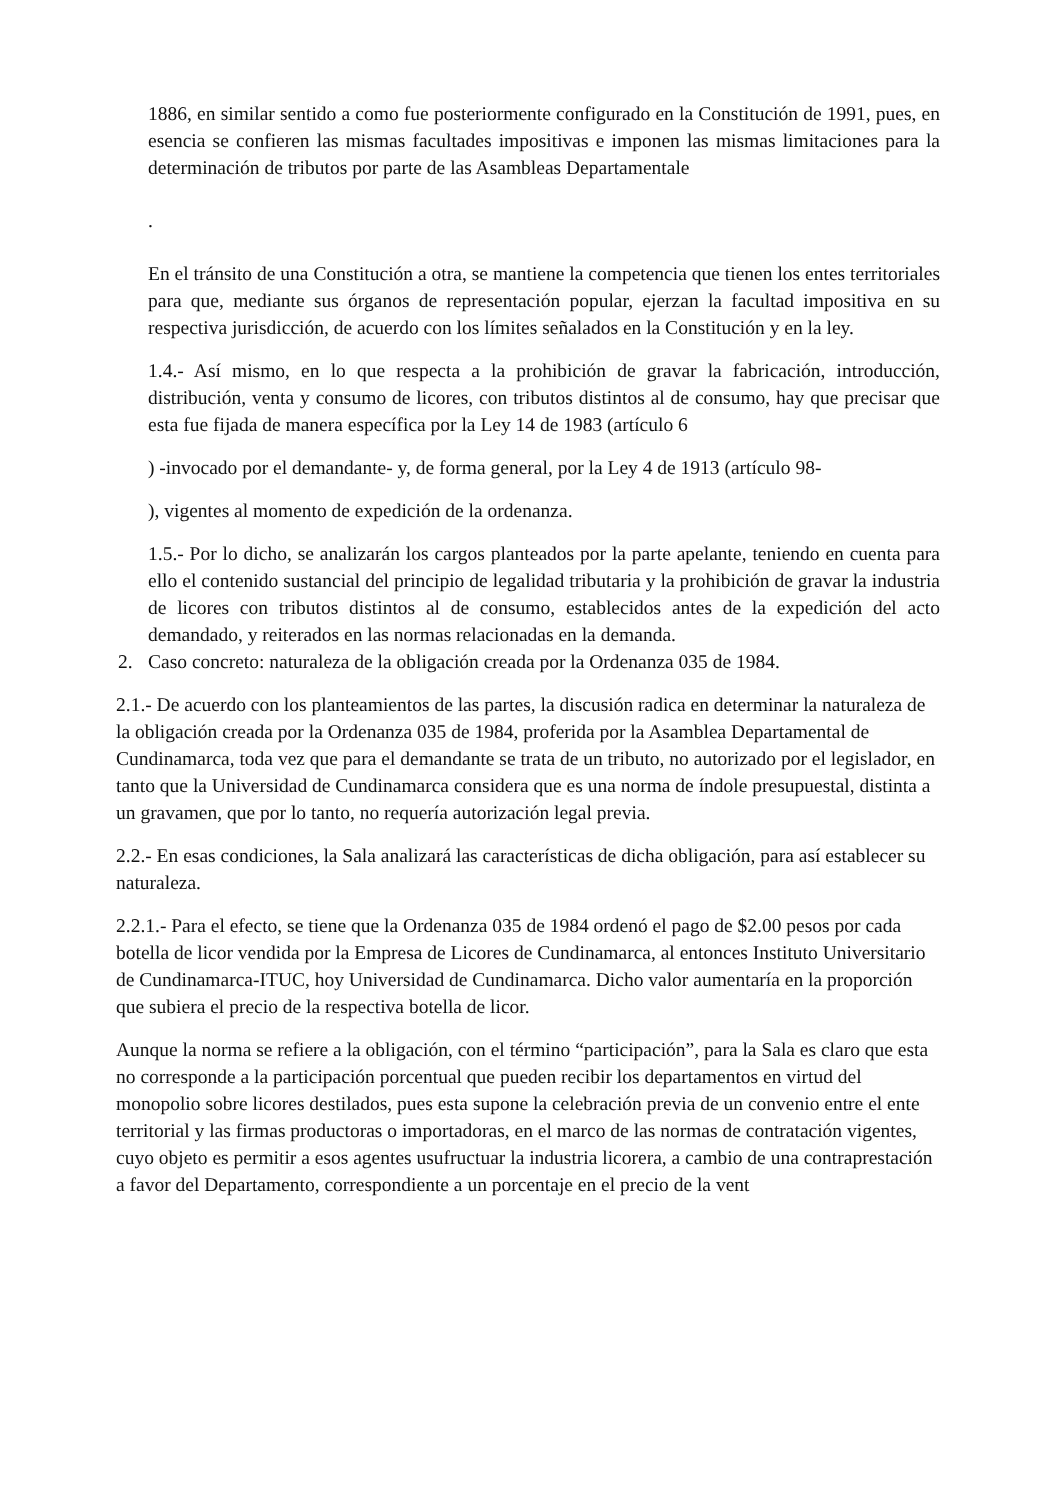1886, en similar sentido a como fue posteriormente configurado en la Constitución de 1991, pues, en esencia se confieren las mismas facultades impositivas e imponen las mismas limitaciones para la determinación de tributos por parte de las Asambleas Departamentale
.
En el tránsito de una Constitución a otra, se mantiene la competencia que tienen los entes territoriales para que, mediante sus órganos de representación popular, ejerzan la facultad impositiva en su respectiva jurisdicción, de acuerdo con los límites señalados en la Constitución y en la ley.
1.4.- Así mismo, en lo que respecta a la prohibición de gravar la fabricación, introducción, distribución, venta y consumo de licores, con tributos distintos al de consumo, hay que precisar que esta fue fijada de manera específica por la Ley 14 de 1983 (artículo 6
) -invocado por el demandante- y, de forma general, por la Ley 4 de 1913 (artículo 98-
), vigentes al momento de expedición de la ordenanza.
1.5.- Por lo dicho, se analizarán los cargos planteados por la parte apelante, teniendo en cuenta para ello el contenido sustancial del principio de legalidad tributaria y la prohibición de gravar la industria de licores con tributos distintos al de consumo, establecidos antes de la expedición del acto demandado, y reiterados en las normas relacionadas en la demanda.
2. Caso concreto: naturaleza de la obligación creada por la Ordenanza 035 de 1984.
2.1.- De acuerdo con los planteamientos de las partes, la discusión radica en determinar la naturaleza de la obligación creada por la Ordenanza 035 de 1984, proferida por la Asamblea Departamental de Cundinamarca, toda vez que para el demandante se trata de un tributo, no autorizado por el legislador, en tanto que la Universidad de Cundinamarca considera que es una norma de índole presupuestal, distinta a un gravamen, que por lo tanto, no requería autorización legal previa.
2.2.- En esas condiciones, la Sala analizará las características de dicha obligación, para así establecer su naturaleza.
2.2.1.- Para el efecto, se tiene que la Ordenanza 035 de 1984 ordenó el pago de $2.00 pesos por cada botella de licor vendida por la Empresa de Licores de Cundinamarca, al entonces Instituto Universitario de Cundinamarca-ITUC, hoy Universidad de Cundinamarca. Dicho valor aumentaría en la proporción que subiera el precio de la respectiva botella de licor.
Aunque la norma se refiere a la obligación, con el término “participación”, para la Sala es claro que esta no corresponde a la participación porcentual que pueden recibir los departamentos en virtud del monopolio sobre licores destilados, pues esta supone la celebración previa de un convenio entre el ente territorial y las firmas productoras o importadoras, en el marco de las normas de contratación vigentes, cuyo objeto es permitir a esos agentes usufructuar la industria licorera, a cambio de una contraprestación a favor del Departamento, correspondiente a un porcentaje en el precio de la vent